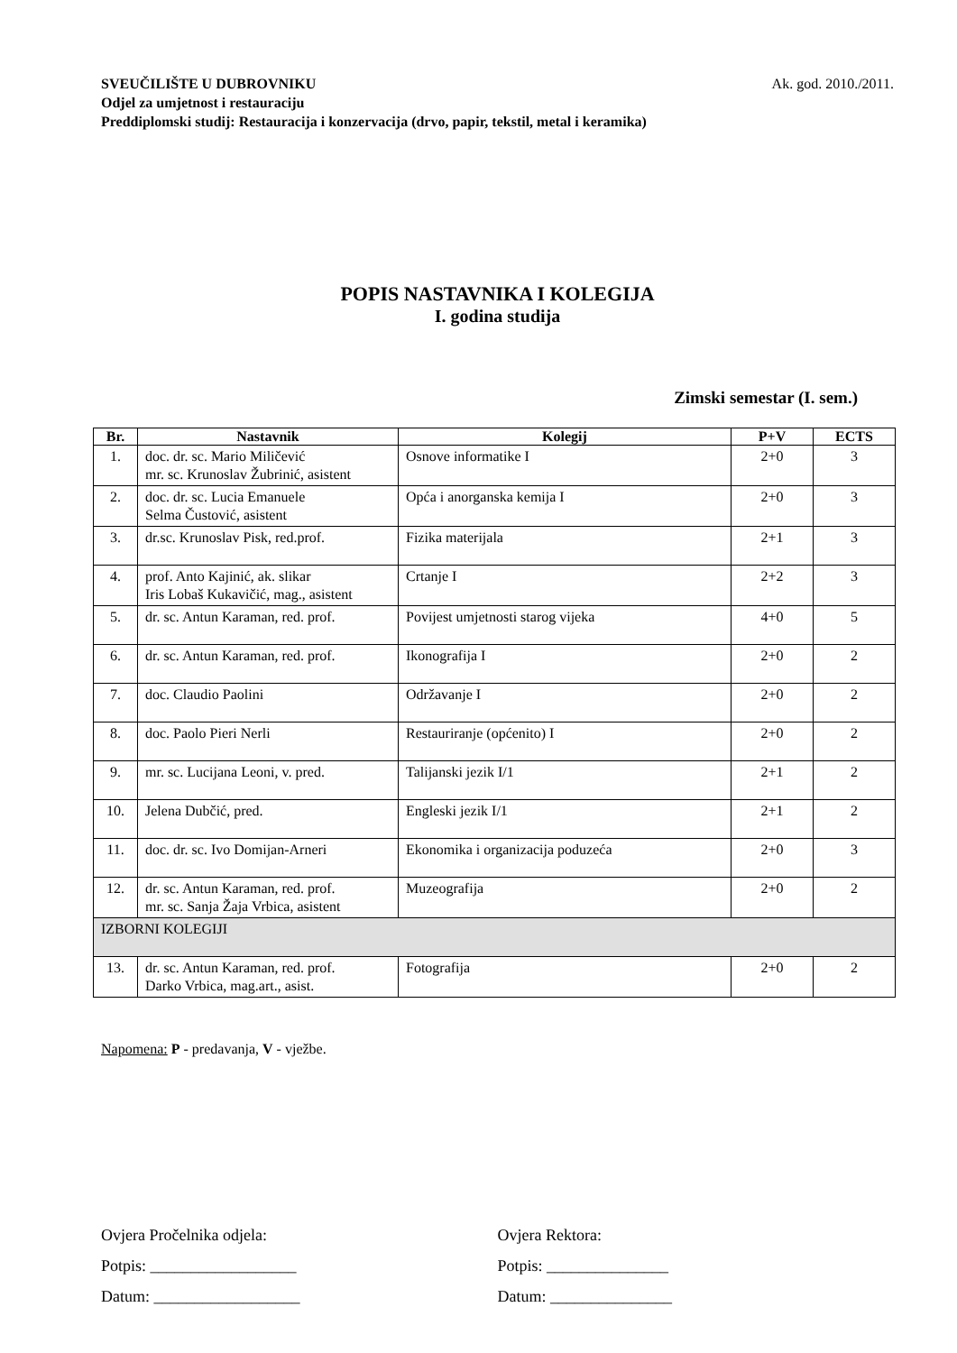SVEUČILIŠTE U DUBROVNIKU
Odjel za umjetnost i restauraciju
Preddiplomski studij: Restauracija i konzervacija (drvo, papir, tekstil, metal i keramika)
Ak. god. 2010./2011.
POPIS NASTAVNIKA I KOLEGIJA
I. godina studija
Zimski semestar (I. sem.)
| Br. | Nastavnik | Kolegij | P+V | ECTS |
| --- | --- | --- | --- | --- |
| 1. | doc. dr. sc. Mario Miličević mr. sc. Krunoslav Žubrinić, asistent | Osnove informatike I | 2+0 | 3 |
| 2. | doc. dr. sc. Lucia Emanuele Selma Čustović, asistent | Opća i anorganska kemija I | 2+0 | 3 |
| 3. | dr.sc. Krunoslav Pisk, red.prof. | Fizika materijala | 2+1 | 3 |
| 4. | prof. Anto Kajinić, ak. slikar Iris Lobaš Kukavičić, mag., asistent | Crtanje I | 2+2 | 3 |
| 5. | dr. sc. Antun Karaman, red. prof. | Povijest umjetnosti starog vijeka | 4+0 | 5 |
| 6. | dr. sc. Antun Karaman, red. prof. | Ikonografija I | 2+0 | 2 |
| 7. | doc. Claudio Paolini | Održavanje I | 2+0 | 2 |
| 8. | doc. Paolo Pieri Nerli | Restauriranje (općenito) I | 2+0 | 2 |
| 9. | mr. sc. Lucijana Leoni, v. pred. | Talijanski jezik I/1 | 2+1 | 2 |
| 10. | Jelena Dubčić, pred. | Engleski jezik I/1 | 2+1 | 2 |
| 11. | doc. dr. sc. Ivo Domijan-Arneri | Ekonomika i organizacija poduzeća | 2+0 | 3 |
| 12. | dr. sc. Antun Karaman, red. prof. mr. sc. Sanja Žaja Vrbica, asistent | Muzeografija | 2+0 | 2 |
| IZBORNI KOLEGIJI | | | | |
| 13. | dr. sc. Antun Karaman, red. prof. Darko Vrbica, mag.art., asist. | Fotografija | 2+0 | 2 |
Napomena: P - predavanja, V - vježbe.
Ovjera Pročelnika odjela:
Potpis: __________________
Datum: __________________
Ovjera Rektora:
Potpis: _______________
Datum: _______________